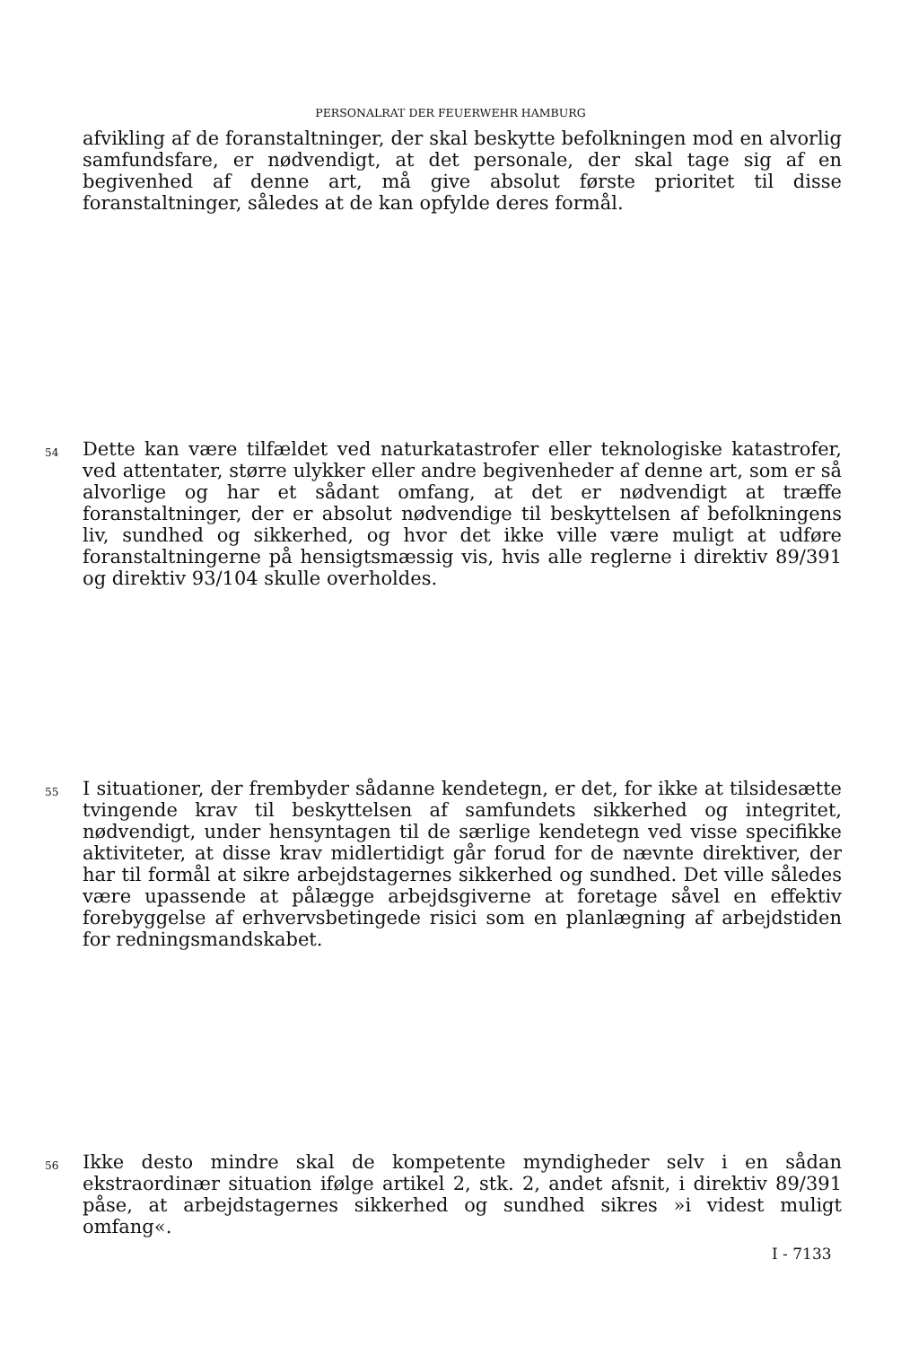PERSONALRAT DER FEUERWEHR HAMBURG
afvikling af de foranstaltninger, der skal beskytte befolkningen mod en alvorlig samfundsfare, er nødvendigt, at det personale, der skal tage sig af en begivenhed af denne art, må give absolut første prioritet til disse foranstaltninger, således at de kan opfylde deres formål.
54 Dette kan være tilfældet ved naturkatastrofer eller teknologiske katastrofer, ved attentater, større ulykker eller andre begivenheder af denne art, som er så alvorlige og har et sådant omfang, at det er nødvendigt at træffe foranstaltninger, der er absolut nødvendige til beskyttelsen af befolkningens liv, sundhed og sikkerhed, og hvor det ikke ville være muligt at udføre foranstaltningerne på hensigtsmæssig vis, hvis alle reglerne i direktiv 89/391 og direktiv 93/104 skulle overholdes.
55 I situationer, der frembyder sådanne kendetegn, er det, for ikke at tilsidesætte tvingende krav til beskyttelsen af samfundets sikkerhed og integritet, nødvendigt, under hensyntagen til de særlige kendetegn ved visse specifikke aktiviteter, at disse krav midlertidigt går forud for de nævnte direktiver, der har til formål at sikre arbejdstagernes sikkerhed og sundhed. Det ville således være upassende at pålægge arbejdsgiverne at foretage såvel en effektiv forebyggelse af erhvervsbetingede risici som en planlægning af arbejdstiden for redningsmandskabet.
56 Ikke desto mindre skal de kompetente myndigheder selv i en sådan ekstraordinær situation ifølge artikel 2, stk. 2, andet afsnit, i direktiv 89/391 påse, at arbejdstagernes sikkerhed og sundhed sikres »i videst muligt omfang«.
I - 7133